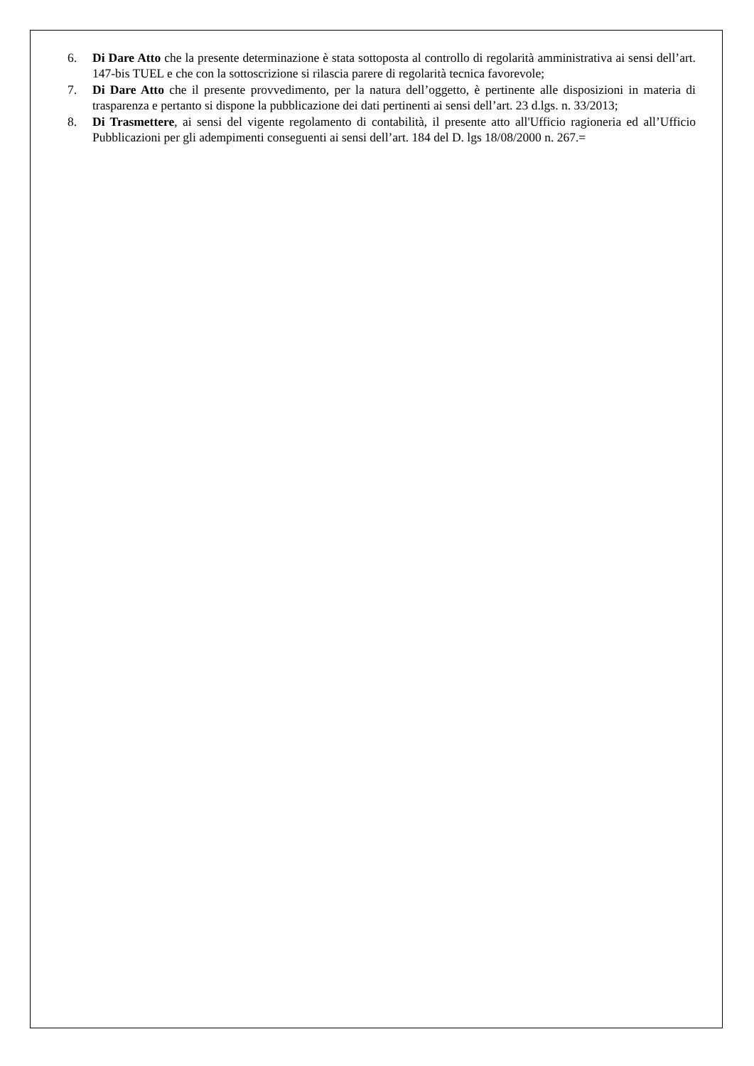6. Di Dare Atto che la presente determinazione è stata sottoposta al controllo di regolarità amministrativa ai sensi dell’art. 147-bis TUEL e che con la sottoscrizione si rilascia parere di regolarità tecnica favorevole;
7. Di Dare Atto che il presente provvedimento, per la natura dell’oggetto, è pertinente alle disposizioni in materia di trasparenza e pertanto si dispone la pubblicazione dei dati pertinenti ai sensi dell’art. 23 d.lgs. n. 33/2013;
8. Di Trasmettere, ai sensi del vigente regolamento di contabilità, il presente atto all'Ufficio ragioneria ed all’Ufficio Pubblicazioni per gli adempimenti conseguenti ai sensi dell’art. 184 del D. lgs 18/08/2000 n. 267.=